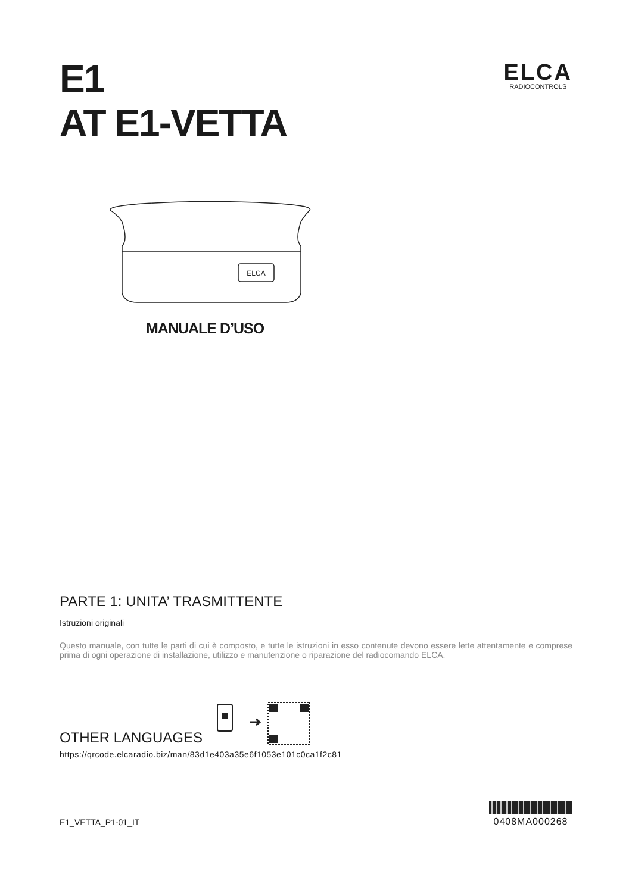E1
AT E1-VETTA
ELCA
RADIOCONTROLS
ELCA
MANUALE D’USO
PARTE 1: UNITA’ TRASMITTENTE
Istruzioni originali
Questo manuale, con tutte le parti di cui è composto, e tutte le istruzioni in esso contenute devono essere lette attentamente e comprese prima di ogni operazione di installazione, utilizzo e manutenzione o riparazione del radiocomando ELCA.
OTHER LANGUAGES
https://qrcode.elcaradio.biz/man/83d1e403a35e6f1053e101c0ca1f2c81
E1_VETTA_P1-01_IT
0408MA000268